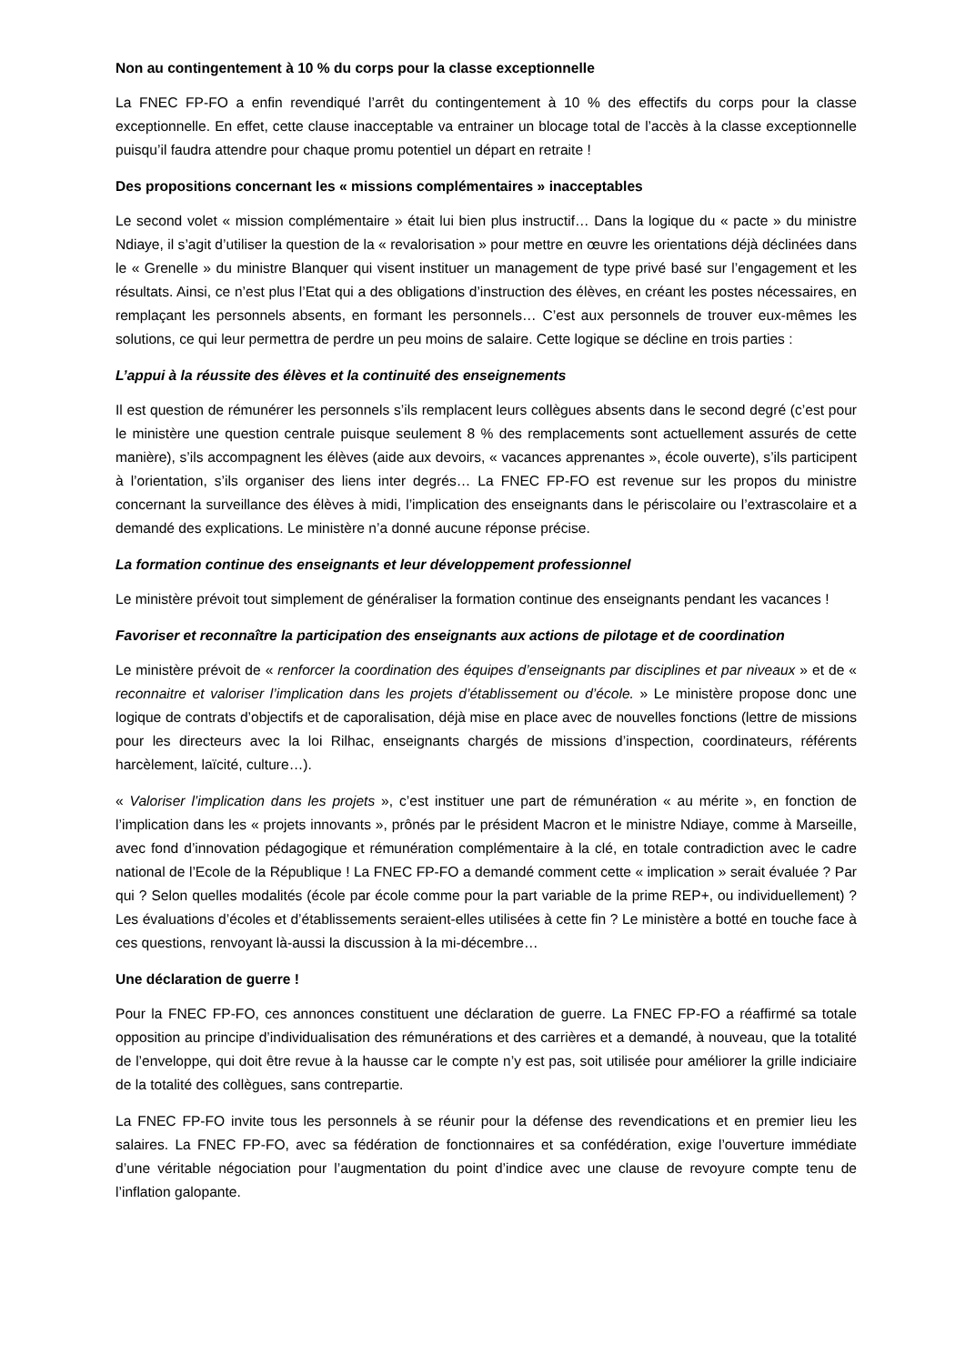Non au contingentement à 10 % du corps pour la classe exceptionnelle
La FNEC FP-FO a enfin revendiqué l’arrêt du contingentement à 10 % des effectifs du corps pour la classe exceptionnelle. En effet, cette clause inacceptable va entrainer un blocage total de l’accès à la classe exceptionnelle puisqu’il faudra attendre pour chaque promu potentiel un départ en retraite !
Des propositions concernant les « missions complémentaires » inacceptables
Le second volet « mission complémentaire » était lui bien plus instructif… Dans la logique du « pacte » du ministre Ndiaye, il s’agit d’utiliser la question de la « revalorisation » pour mettre en œuvre les orientations déjà déclinées dans le « Grenelle » du ministre Blanquer qui visent instituer un management de type privé basé sur l’engagement et les résultats. Ainsi, ce n’est plus l’Etat qui a des obligations d’instruction des élèves, en créant les postes nécessaires, en remplaçant les personnels absents, en formant les personnels… C’est aux personnels de trouver eux-mêmes les solutions, ce qui leur permettra de perdre un peu moins de salaire. Cette logique se décline en trois parties :
L’appui à la réussite des élèves et la continuité des enseignements
Il est question de rémunérer les personnels s’ils remplacent leurs collègues absents dans le second degré (c’est pour le ministère une question centrale puisque seulement 8 % des remplacements sont actuellement assurés de cette manière), s’ils accompagnent les élèves (aide aux devoirs, « vacances apprenantes », école ouverte), s’ils participent à l’orientation, s’ils organiser des liens inter degrés… La FNEC FP-FO est revenue sur les propos du ministre concernant la surveillance des élèves à midi, l’implication des enseignants dans le périscolaire ou l’extrascolaire et a demandé des explications. Le ministère n’a donné aucune réponse précise.
La formation continue des enseignants et leur développement professionnel
Le ministère prévoit tout simplement de généraliser la formation continue des enseignants pendant les vacances !
Favoriser et reconnaître la participation des enseignants aux actions de pilotage et de coordination
Le ministère prévoit de « renforcer la coordination des équipes d’enseignants par disciplines et par niveaux » et de « reconnaitre et valoriser l’implication dans les projets d’établissement ou d’école. » Le ministère propose donc une logique de contrats d’objectifs et de caporalisation, déjà mise en place avec de nouvelles fonctions (lettre de missions pour les directeurs avec la loi Rilhac, enseignants chargés de missions d’inspection, coordinateurs, référents harcèlement, laïcité, culture…).
« Valoriser l’implication dans les projets », c’est instituer une part de rémunération « au mérite », en fonction de l’implication dans les « projets innovants », prônés par le président Macron et le ministre Ndiaye, comme à Marseille, avec fond d’innovation pédagogique et rémunération complémentaire à la clé, en totale contradiction avec le cadre national de l’Ecole de la République ! La FNEC FP-FO a demandé comment cette « implication » serait évaluée ? Par qui ? Selon quelles modalités (école par école comme pour la part variable de la prime REP+, ou individuellement) ? Les évaluations d’écoles et d’établissements seraient-elles utilisées à cette fin ? Le ministère a botté en touche face à ces questions, renvoyant là-aussi la discussion à la mi-décembre…
Une déclaration de guerre !
Pour la FNEC FP-FO, ces annonces constituent une déclaration de guerre. La FNEC FP-FO a réaffirmé sa totale opposition au principe d’individualisation des rémunérations et des carrières et a demandé, à nouveau, que la totalité de l’enveloppe, qui doit être revue à la hausse car le compte n’y est pas, soit utilisée pour améliorer la grille indiciaire de la totalité des collègues, sans contrepartie.
La FNEC FP-FO invite tous les personnels à se réunir pour la défense des revendications et en premier lieu les salaires. La FNEC FP-FO, avec sa fédération de fonctionnaires et sa confédération, exige l’ouverture immédiate d’une véritable négociation pour l’augmentation du point d’indice avec une clause de revoyure compte tenu de l’inflation galopante.